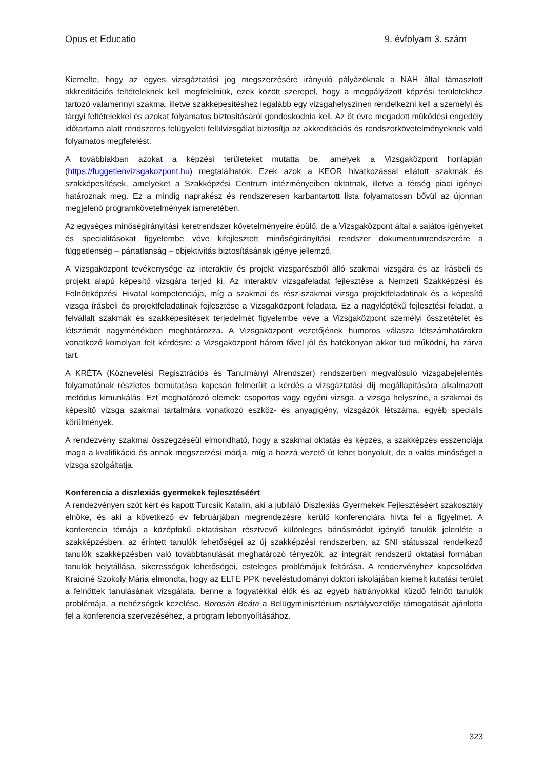Opus et Educatio 9. évfolyam 3. szám
Kiemelte, hogy az egyes vizsgáztatási jog megszerzésére irányuló pályázóknak a NAH által támasztott akkreditációs feltételeknek kell megfelelniük, ezek között szerepel, hogy a megpályázott képzési területekhez tartozó valamennyi szakma, illetve szakképesítéshez legalább egy vizsgahelyszínen rendelkezni kell a személyi és tárgyi feltételekkel és azokat folyamatos biztosításáról gondoskodnia kell. Az öt évre megadott működési engedély időtartama alatt rendszeres felügyeleti felülvizsgálat biztosítja az akkreditációs és rendszerkövetelményeknek való folyamatos megfelelést.
A továbbiakban azokat a képzési területeket mutatta be, amelyek a Vizsgaközpont honlapján (https://fuggetlenvizsgakozpont.hu) megtalálhatók. Ezek azok a KEOR hivatkozással ellátott szakmák és szakképesítések, amelyeket a Szakképzési Centrum intézményeiben oktatnak, illetve a térség piaci igényei határoznak meg. Ez a mindig naprakész és rendszeresen karbantartott lista folyamatosan bővül az újonnan megjelenő programkövetelmények ismeretében.
Az egységes minőségirányítási keretrendszer követelményeire épülő, de a Vizsgaközpont által a sajátos igényeket és specialitásokat figyelembe véve kifejlesztett minőségirányítási rendszer dokumentumrendszerére a függetlenség – pártatlanság – objektivitás biztosításának igénye jellemző.
A Vizsgaközpont tevékenysége az interaktív és projekt vizsgarészből álló szakmai vizsgára és az írásbeli és projekt alapú képesítő vizsgára terjed ki. Az interaktív vizsgafeladat fejlesztése a Nemzeti Szakképzési és Felnőttképzési Hivatal kompetenciája, míg a szakmai és rész-szakmai vizsga projektfeladatinak és a képesítő vizsga írásbeli és projektfeladatinak fejlesztése a Vizsgaközpont feladata. Ez a nagyléptékű fejlesztési feladat, a felvállalt szakmák és szakképesítések terjedelmét figyelembe véve a Vizsgaközpont személyi összetételét és létszámát nagymértékben meghatározza. A Vizsgaközpont vezetőjének humoros válasza létszámhatárokra vonatkozó komolyan felt kérdésre: a Vizsgaközpont három fővel jól és hatékonyan akkor tud működni, ha zárva tart.
A KRÉTA (Köznevelési Regisztrációs és Tanulmányi Alrendszer) rendszerben megvalósuló vizsgabejelentés folyamatának részletes bemutatása kapcsán felmerült a kérdés a vizsgáztatási díj megállapítására alkalmazott metódus kimunkálás. Ezt meghatározó elemek: csoportos vagy egyéni vizsga, a vizsga helyszíne, a szakmai és képesítő vizsga szakmai tartalmára vonatkozó eszköz- és anyagigény, vizsgázók létszáma, egyéb speciális körülmények.
A rendezvény szakmai összegzéséül elmondható, hogy a szakmai oktatás és képzés, a szakképzés esszenciája maga a kvalifikáció és annak megszerzési módja, míg a hozzá vezető út lehet bonyolult, de a valós minőséget a vizsga szolgáltatja.
Konferencia a diszlexiás gyermekek fejlesztéséért
A rendezvényen szót kért és kapott Turcsik Katalin, aki a jubiláló Diszlexiás Gyermekek Fejlesztéséért szakosztály elnöke, és aki a következő év februárjában megrendezésre kerülő konferenciára hívta fel a figyelmet. A konferencia témája a középfokú oktatásban résztvevő különleges bánásmódot igénylő tanulók jelenléte a szakképzésben, az érintett tanulók lehetőségei az új szakképzési rendszerben, az SNI státusszal rendelkező tanulók szakképzésben való továbbtanulását meghatározó tényezők, az integrált rendszerű oktatási formában tanulók helytállása, sikerességük lehetőségei, esteleges problémájuk feltárása. A rendezvényhez kapcsolódva Kraiciné Szokoly Mária elmondta, hogy az ELTE PPK neveléstudományi doktori iskolájában kiemelt kutatási terület a felnőttek tanulásának vizsgálata, benne a fogyatékkal élők és az egyéb hátrányokkal küzdő felnőtt tanulók problémája, a nehézségek kezelése. Borosán Beáta a Belügyminisztérium osztályvezetője támogatását ajánlotta fel a konferencia szervezéséhez, a program lebonyolításához.
323